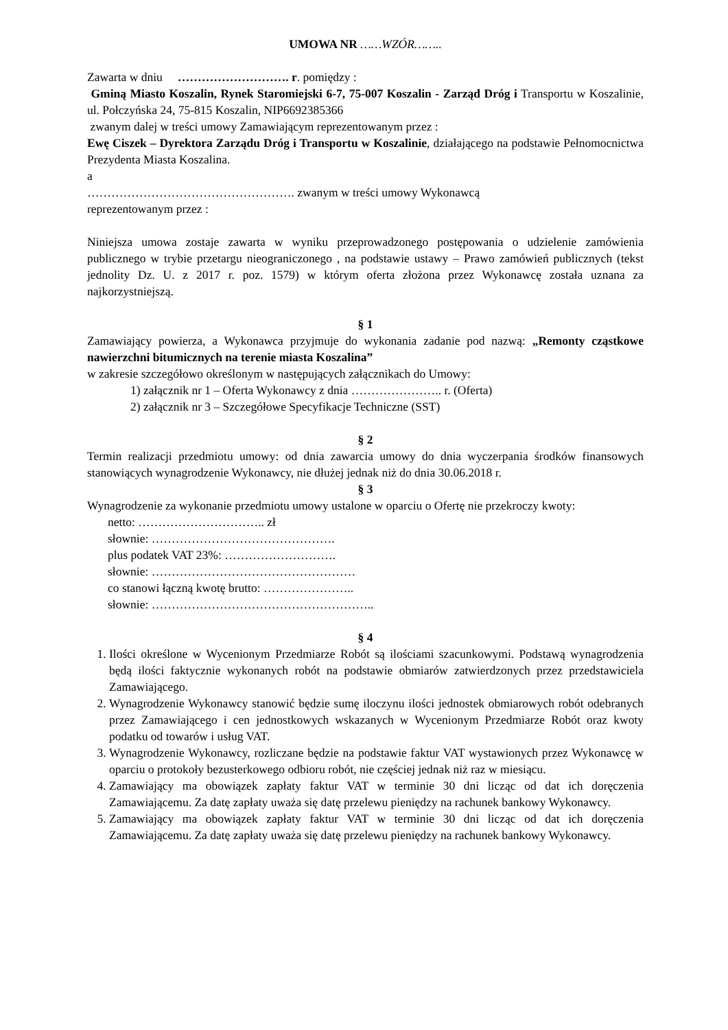UMOWA NR ……WZÓR……..
Zawarta w dniu ………………………. r. pomiędzy :
Gminą Miasto Koszalin, Rynek Staromiejski 6-7, 75-007 Koszalin - Zarząd Dróg i Transportu w Koszalinie, ul. Połczyńska 24, 75-815 Koszalin, NIP6692385366
zwanym dalej w treści umowy Zamawiającym reprezentowanym przez :
Ewę Ciszek – Dyrektora Zarządu Dróg i Transportu w Koszalinie, działającego na podstawie Pełnomocnictwa Prezydenta Miasta Koszalina.
a
……………………………………………. zwanym w treści umowy Wykonawcą
reprezentowanym przez :
Niniejsza umowa zostaje zawarta w wyniku przeprowadzonego postępowania o udzielenie zamówienia publicznego w trybie przetargu nieograniczonego , na podstawie ustawy – Prawo zamówień publicznych (tekst jednolity Dz. U. z 2017 r. poz. 1579) w którym oferta złożona przez Wykonawcę została uznana za najkorzystniejszą.
§ 1
Zamawiający powierza, a Wykonawca przyjmuje do wykonania zadanie pod nazwą: „Remonty cząstkowe nawierzchni bitumicznych na terenie miasta Koszalina”
w zakresie szczegółowo określonym w następujących załącznikach do Umowy:
1) załącznik nr 1 – Oferta Wykonawcy z dnia ………………….. r. (Oferta)
2) załącznik nr 3 – Szczegółowe Specyfikacje Techniczne (SST)
§ 2
Termin realizacji przedmiotu umowy: od dnia zawarcia umowy do dnia wyczerpania środków finansowych stanowiących wynagrodzenie Wykonawcy, nie dłużej jednak niż do dnia 30.06.2018 r.
§ 3
Wynagrodzenie za wykonanie przedmiotu umowy ustalone w oparciu o Ofertę nie przekroczy kwoty:
netto: ………………………….. zł
słownie: ……………………………………….
plus podatek VAT 23%: ……………………….
słownie: ……………………………………………
co stanowi łączną kwotę brutto: …………………..
słownie: ………………………………………………..
§ 4
1. Ilości określone w Wycenionym Przedmiarze Robót są ilościami szacunkowymi. Podstawą wynagrodzenia będą ilości faktycznie wykonanych robót na podstawie obmiarów zatwierdzonych przez przedstawiciela Zamawiającego.
2. Wynagrodzenie Wykonawcy stanowić będzie sumę iloczynu ilości jednostek obmiarowych robót odebranych przez Zamawiającego i cen jednostkowych wskazanych w Wycenionym Przedmiarze Robót oraz kwoty podatku od towarów i usług VAT.
3. Wynagrodzenie Wykonawcy, rozliczane będzie na podstawie faktur VAT wystawionych przez Wykonawcę w oparciu o protokoły bezusterkowego odbioru robót, nie częściej jednak niż raz w miesiącu.
4. Zamawiający ma obowiązek zapłaty faktur VAT w terminie 30 dni licząc od dat ich doręczenia Zamawiającemu. Za datę zapłaty uważa się datę przelewu pieniędzy na rachunek bankowy Wykonawcy.
5. Zamawiający ma obowiązek zapłaty faktur VAT w terminie 30 dni licząc od dat ich doręczenia Zamawiającemu. Za datę zapłaty uważa się datę przelewu pieniędzy na rachunek bankowy Wykonawcy.